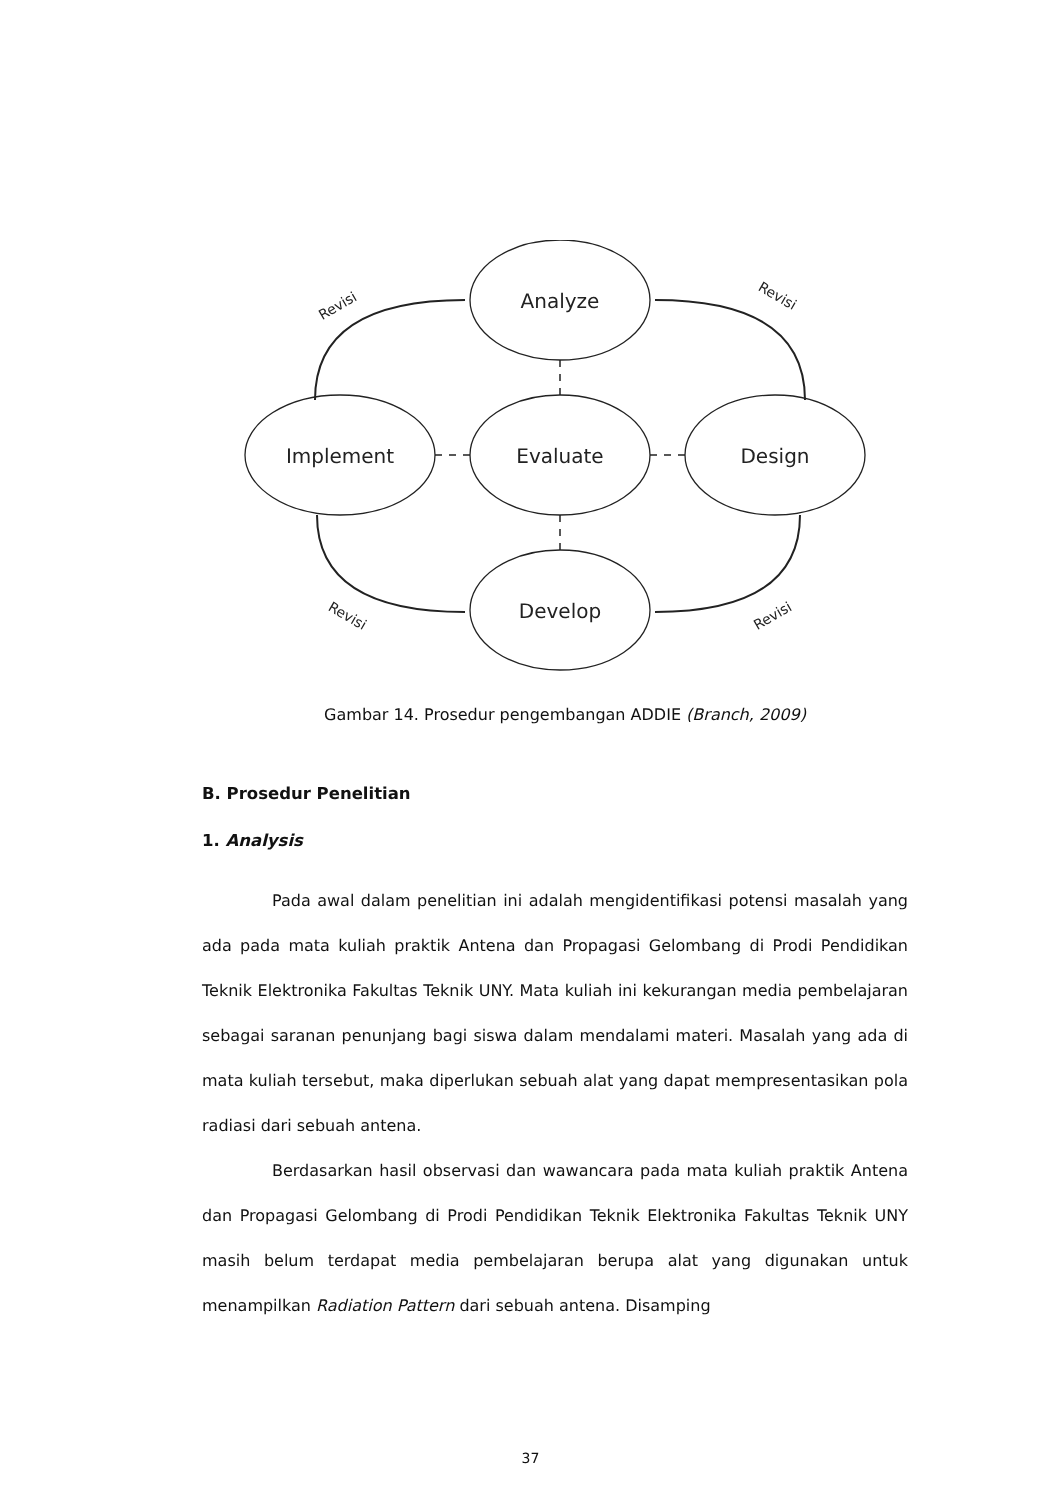Analyze
Evaluate
Develop
Implement
Design
Revisi
Revisi
Revisi
Revisi
Gambar 14. Prosedur pengembangan ADDIE (Branch, 2009)
B. Prosedur Penelitian
1. Analysis
Pada awal dalam penelitian ini adalah mengidentifikasi potensi masalah yang ada pada mata kuliah praktik Antena dan Propagasi Gelombang di Prodi Pendidikan Teknik Elektronika Fakultas Teknik UNY. Mata kuliah ini kekurangan media pembelajaran sebagai saranan penunjang bagi siswa dalam mendalami materi. Masalah yang ada di mata kuliah tersebut, maka diperlukan sebuah alat yang dapat mempresentasikan pola radiasi dari sebuah antena.
Berdasarkan hasil observasi dan wawancara pada mata kuliah praktik Antena dan Propagasi Gelombang di Prodi Pendidikan Teknik Elektronika Fakultas Teknik UNY masih belum terdapat media pembelajaran berupa alat yang digunakan untuk menampilkan Radiation Pattern dari sebuah antena. Disamping
37